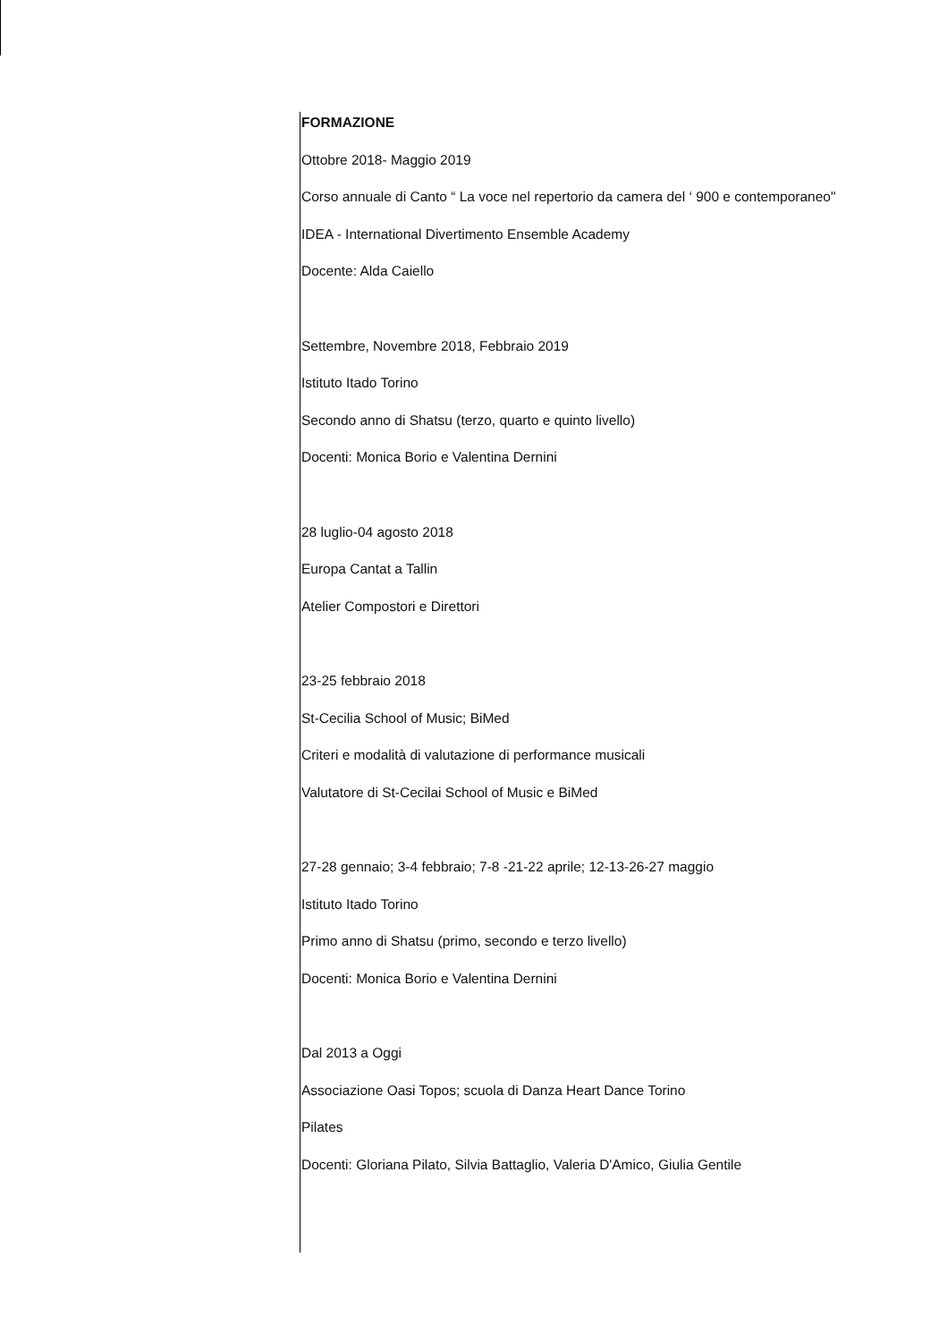FORMAZIONE
Ottobre 2018- Maggio 2019
Corso annuale di Canto “ La voce nel repertorio da camera del ‘ 900 e contemporaneo"
IDEA - International Divertimento Ensemble Academy
Docente: Alda Caiello
Settembre, Novembre 2018, Febbraio 2019
Istituto Itado Torino
Secondo anno di Shatsu (terzo, quarto e quinto livello)
Docenti: Monica Borio e Valentina Dernini
28 luglio-04 agosto 2018
Europa Cantat a Tallin
Atelier Compostori e Direttori
23-25 febbraio 2018
St-Cecilia School of Music; BiMed
Criteri e modalità di valutazione di performance musicali
Valutatore di St-Cecilai School of Music e BiMed
27-28 gennaio; 3-4 febbraio; 7-8 -21-22 aprile; 12-13-26-27 maggio
Istituto Itado Torino
Primo anno di Shatsu (primo, secondo e terzo livello)
Docenti: Monica Borio e Valentina Dernini
Dal 2013 a Oggi
Associazione Oasi Topos; scuola di Danza Heart Dance Torino
Pilates
Docenti: Gloriana Pilato, Silvia Battaglio, Valeria D'Amico, Giulia Gentile